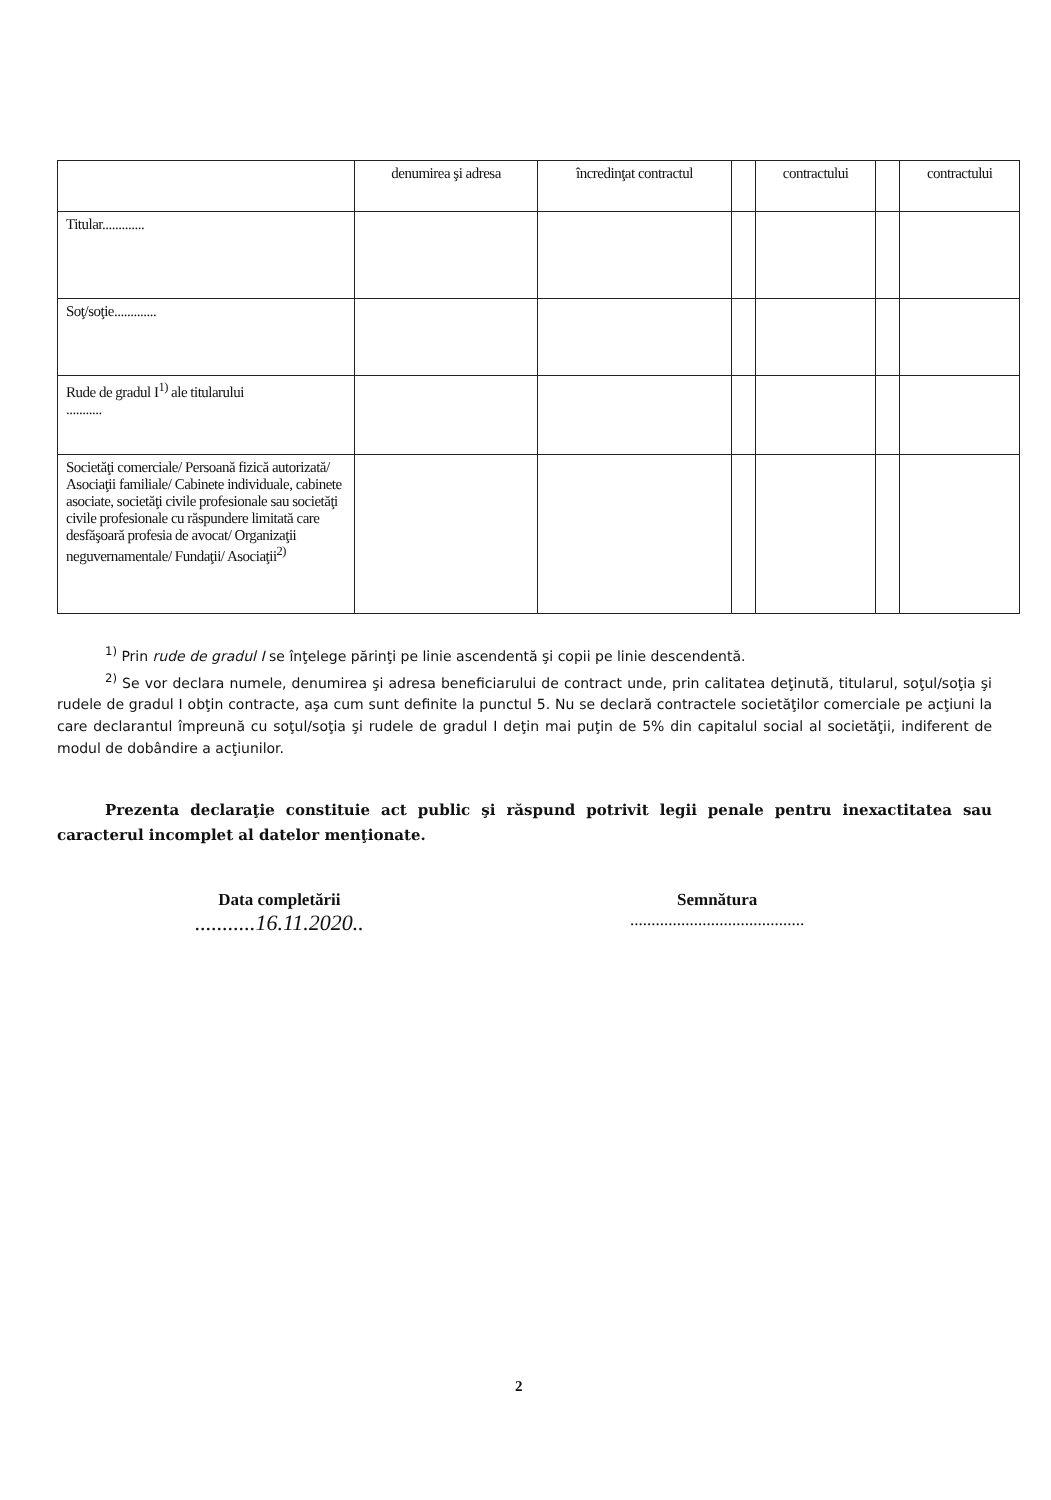| | denumirea şi adresa | încredinţat contractul | | contractului | | contractului |
| Titular............. | | | | | | |
| Soţ/soţie............. | | | | | | |
| Rude de gradul I<sup>1)</sup> ale titularului ........... | | | | | | |
| Societăţi comerciale/ Persoană fizică autorizată/ Asociaţii familiale/ Cabinete individuale, cabinete asociate, societăţi civile profesionale sau societăţi civile profesionale cu răspundere limitată care desfăşoară profesia de avocat/ Organizaţii neguvernamentale/ Fundaţii/ Asociaţii<sup>2)</sup> | | | | | | |
<sup>1)</sup> Prin rude de gradul I se înţelege părinţi pe linie ascendentă şi copii pe linie descendentă.
<sup>2)</sup> Se vor declara numele, denumirea şi adresa beneficiarului de contract unde, prin calitatea deţinută, titularul, soţul/soţia şi rudele de gradul I obţin contracte, aşa cum sunt definite la punctul 5. Nu se declară contractele societăţilor comerciale pe acţiuni la care declarantul împreună cu soţul/soţia şi rudele de gradul I deţin mai puţin de 5% din capitalul social al societăţii, indiferent de modul de dobândire a acţiunilor.
Prezenta declaraţie constituie act public şi răspund potrivit legii penale pentru inexactitatea sau caracterul incomplet al datelor menţionate.
Data completării
...........16.11.2020..
Semnătura
.........................................
2